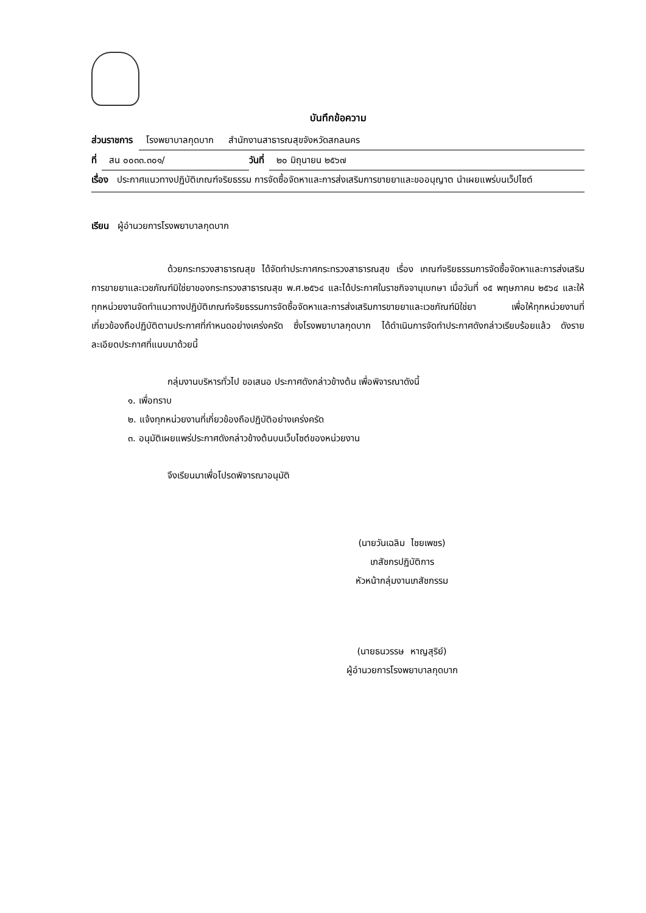บันทึกข้อความ
ส่วนราชการ โรงพยาบาลกุดบาก สำนักงานสาธารณสุขจังหวัดสกลนคร
ที่ สน ๐๐๓๓.๓๐๑/ วันที่ ๒๐ มิถุนายน ๒๕๖๗
เรื่อง ประกาศแนวทางปฏิบัติเกณฑ์จริยธรรม การจัดซื้อจัดหาและการส่งเสริมการขายยาและขออนุญาต นำเผยแพร่บนเว็ปไซต์
เรียน ผู้อำนวยการโรงพยาบาลกุดบาก
ด้วยกระทรวงสาธารณสุข ได้จัดทำประกาศกระทรวงสาธารณสุข เรื่อง เกณฑ์จริยธรรมการจัดซื้อจัดหาและการส่งเสริมการขายยาและเวชภัณฑ์มิใช่ยาของกระทรวงสาธารณสุข พ.ศ.๒๕๖๔ และได้ประกาศในราชกิจจานุเบกษา เมื่อวันที่ ๑๕ พฤษภาคม ๒๕๖๔ และให้ทุกหน่วยงานจัดทำแนวทางปฏิบัติเกณฑ์จริยธรรมการจัดซื้อจัดหาและการส่งเสริมการขายยาและเวชภัณฑ์มิใช่ยา เพื่อให้ทุกหน่วยงานที่เกี่ยวข้องถือปฏิบัติตามประกาศที่กำหนดอย่างเคร่งครัด ซึ่งโรงพยาบาลกุดบาก ได้ดำเนินการจัดทำประกาศดังกล่าวเรียบร้อยแล้ว ดังรายละเอียดประกาศที่แนบมาด้วยนี้
กลุ่มงานบริหารทั่วไป ขอเสนอ ประกาศดังกล่าวข้างต้น เพื่อพิจารณาดังนี้
๑. เพื่อทราบ
๒. แจ้งทุกหน่วยงานที่เกี่ยวข้องถือปฏิบัติอย่างเคร่งครัด
๓. อนุมัติเผยแพร่ประกาศดังกล่าวข้างต้นบนเว็บไซต์ของหน่วยงาน
จึงเรียนมาเพื่อโปรดพิจารณาอนุมัติ
(นายวันเฉลิม ไชยเพชร)
เภสัชกรปฏิบัติการ
หัวหน้ากลุ่มงานเภสัชกรรม
(นายธนวรรษ หาญสุริย์)
ผู้อำนวยการโรงพยาบาลกุดบาก